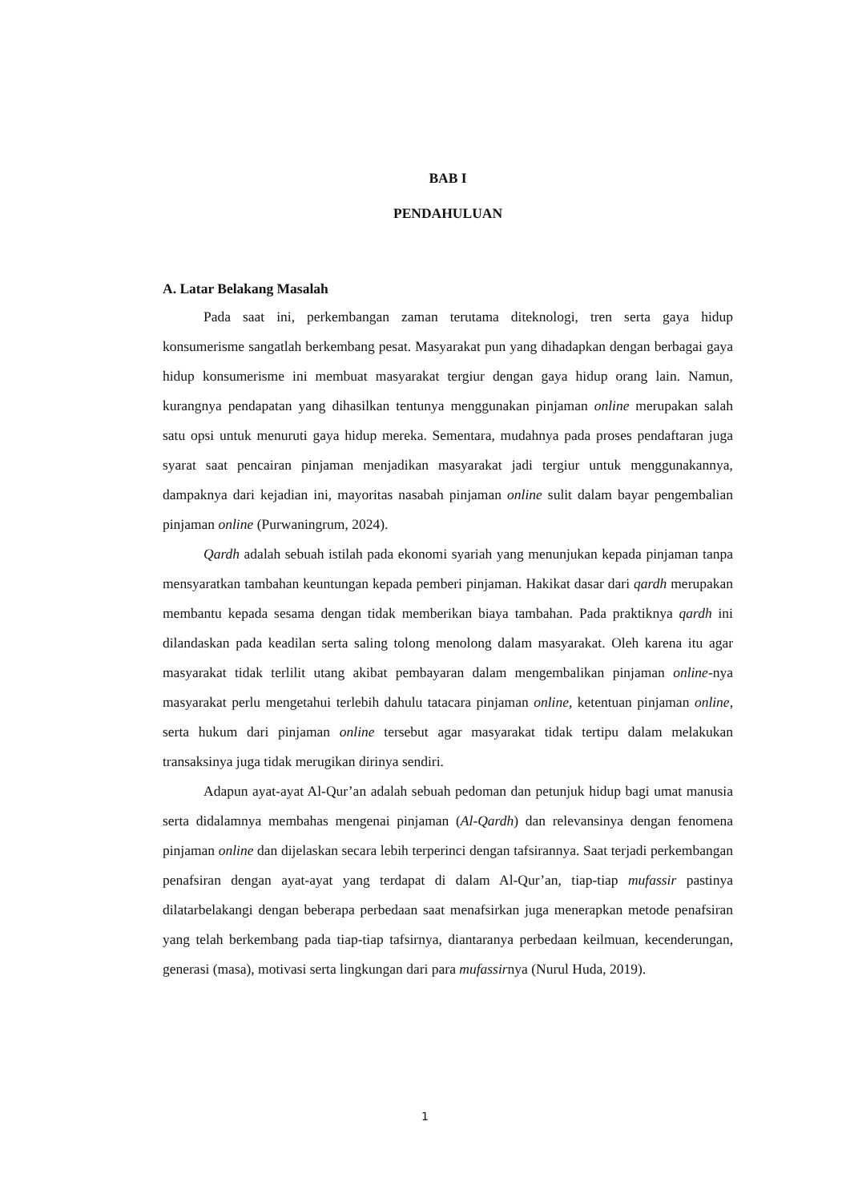BAB I
PENDAHULUAN
A. Latar Belakang Masalah
Pada saat ini, perkembangan zaman terutama diteknologi, tren serta gaya hidup konsumerisme sangatlah berkembang pesat. Masyarakat pun yang dihadapkan dengan berbagai gaya hidup konsumerisme ini membuat masyarakat tergiur dengan gaya hidup orang lain. Namun, kurangnya pendapatan yang dihasilkan tentunya menggunakan pinjaman online merupakan salah satu opsi untuk menuruti gaya hidup mereka. Sementara, mudahnya pada proses pendaftaran juga syarat saat pencairan pinjaman menjadikan masyarakat jadi tergiur untuk menggunakannya, dampaknya dari kejadian ini, mayoritas nasabah pinjaman online sulit dalam bayar pengembalian pinjaman online (Purwaningrum, 2024).
Qardh adalah sebuah istilah pada ekonomi syariah yang menunjukan kepada pinjaman tanpa mensyaratkan tambahan keuntungan kepada pemberi pinjaman. Hakikat dasar dari qardh merupakan membantu kepada sesama dengan tidak memberikan biaya tambahan. Pada praktiknya qardh ini dilandaskan pada keadilan serta saling tolong menolong dalam masyarakat. Oleh karena itu agar masyarakat tidak terlilit utang akibat pembayaran dalam mengembalikan pinjaman online-nya masyarakat perlu mengetahui terlebih dahulu tatacara pinjaman online, ketentuan pinjaman online, serta hukum dari pinjaman online tersebut agar masyarakat tidak tertipu dalam melakukan transaksinya juga tidak merugikan dirinya sendiri.
Adapun ayat-ayat Al-Qur’an adalah sebuah pedoman dan petunjuk hidup bagi umat manusia serta didalamnya membahas mengenai pinjaman (Al-Qardh) dan relevansinya dengan fenomena pinjaman online dan dijelaskan secara lebih terperinci dengan tafsirannya. Saat terjadi perkembangan penafsiran dengan ayat-ayat yang terdapat di dalam Al-Qur’an, tiap-tiap mufassir pastinya dilatarbelakangi dengan beberapa perbedaan saat menafsirkan juga menerapkan metode penafsiran yang telah berkembang pada tiap-tiap tafsirnya, diantaranya perbedaan keilmuan, kecenderungan, generasi (masa), motivasi serta lingkungan dari para mufassirnya (Nurul Huda, 2019).
1